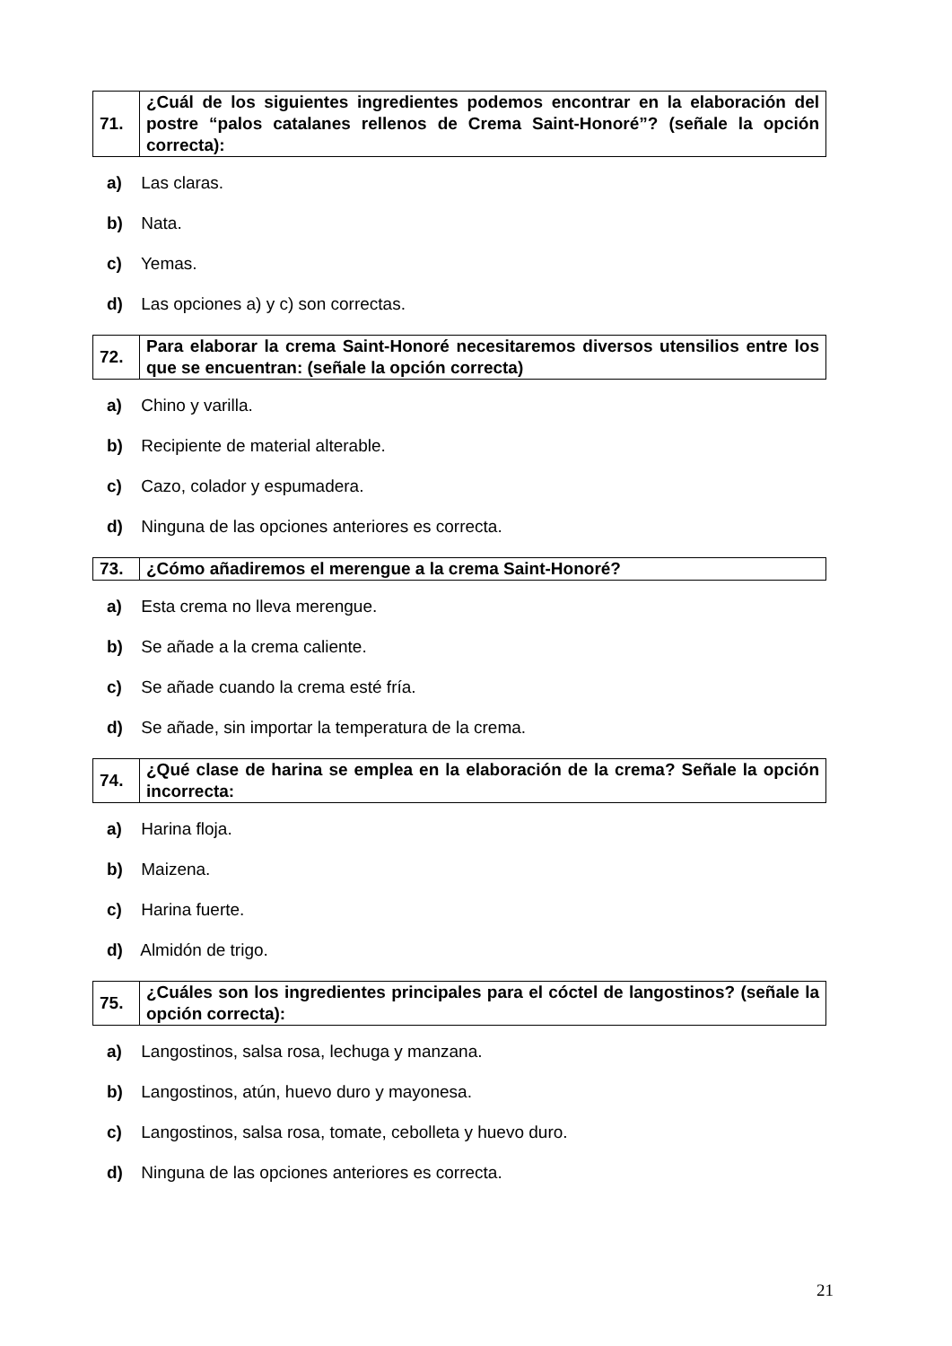| 71. | ¿Cuál de los siguientes ingredientes podemos encontrar en la elaboración del postre “palos catalanes rellenos de Crema Saint-Honoré”? (señale la opción correcta): |
a) Las claras.
b) Nata.
c) Yemas.
d) Las opciones a) y c) son correctas.
| 72. | Para elaborar la crema Saint-Honoré necesitaremos diversos utensilios entre los que se encuentran: (señale la opción correcta) |
a) Chino y varilla.
b) Recipiente de material alterable.
c) Cazo, colador y espumadera.
d) Ninguna de las opciones anteriores es correcta.
| 73. | ¿Cómo añadiremos el merengue a la crema Saint-Honoré? |
a) Esta crema no lleva merengue.
b) Se añade a la crema caliente.
c) Se añade cuando la crema esté fría.
d) Se añade, sin importar la temperatura de la crema.
| 74. | ¿Qué clase de harina se emplea en la elaboración de la crema? Señale la opción incorrecta: |
a) Harina floja.
b) Maizena.
c) Harina fuerte.
d) Almidón de trigo.
| 75. | ¿Cuáles son los ingredientes principales para el cóctel de langostinos? (señale la opción correcta): |
a) Langostinos, salsa rosa, lechuga y manzana.
b) Langostinos, atún, huevo duro y mayonesa.
c) Langostinos, salsa rosa, tomate, cebolleta y huevo duro.
d) Ninguna de las opciones anteriores es correcta.
21